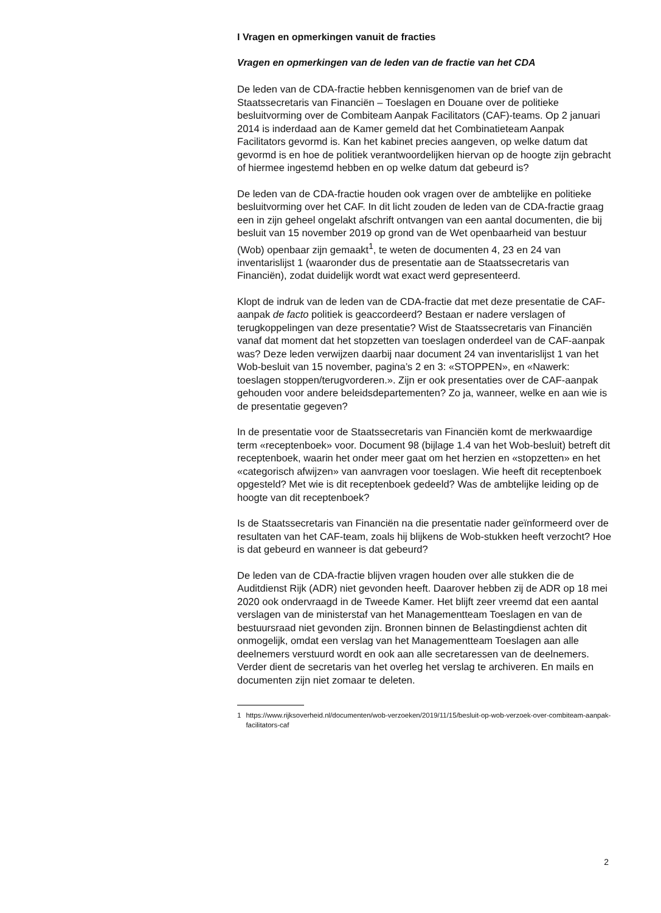I Vragen en opmerkingen vanuit de fracties
Vragen en opmerkingen van de leden van de fractie van het CDA
De leden van de CDA-fractie hebben kennisgenomen van de brief van de Staatssecretaris van Financiën – Toeslagen en Douane over de politieke besluitvorming over de Combiteam Aanpak Facilitators (CAF)-teams. Op 2 januari 2014 is inderdaad aan de Kamer gemeld dat het Combinatieteam Aanpak Facilitators gevormd is. Kan het kabinet precies aangeven, op welke datum dat gevormd is en hoe de politiek verantwoordelijken hiervan op de hoogte zijn gebracht of hiermee ingestemd hebben en op welke datum dat gebeurd is?
De leden van de CDA-fractie houden ook vragen over de ambtelijke en politieke besluitvorming over het CAF. In dit licht zouden de leden van de CDA-fractie graag een in zijn geheel ongelakt afschrift ontvangen van een aantal documenten, die bij besluit van 15 november 2019 op grond van de Wet openbaarheid van bestuur (Wob) openbaar zijn gemaakt<sup>1</sup>, te weten de documenten 4, 23 en 24 van inventarislijst 1 (waaronder dus de presentatie aan de Staatssecretaris van Financiën), zodat duidelijk wordt wat exact werd gepresenteerd.
Klopt de indruk van de leden van de CDA-fractie dat met deze presentatie de CAF-aanpak de facto politiek is geaccordeerd? Bestaan er nadere verslagen of terugkoppelingen van deze presentatie? Wist de Staatssecretaris van Financiën vanaf dat moment dat het stopzetten van toeslagen onderdeel van de CAF-aanpak was? Deze leden verwijzen daarbij naar document 24 van inventarislijst 1 van het Wob-besluit van 15 november, pagina’s 2 en 3: «STOPPEN», en «Nawerk: toeslagen stoppen/terugvorderen.». Zijn er ook presentaties over de CAF-aanpak gehouden voor andere beleidsdepartementen? Zo ja, wanneer, welke en aan wie is de presentatie gegeven?
In de presentatie voor de Staatssecretaris van Financiën komt de merkwaardige term «receptenboek» voor. Document 98 (bijlage 1.4 van het Wob-besluit) betreft dit receptenboek, waarin het onder meer gaat om het herzien en «stopzetten» en het «categorisch afwijzen» van aanvragen voor toeslagen. Wie heeft dit receptenboek opgesteld? Met wie is dit receptenboek gedeeld? Was de ambtelijke leiding op de hoogte van dit receptenboek?
Is de Staatssecretaris van Financiën na die presentatie nader geïnformeerd over de resultaten van het CAF-team, zoals hij blijkens de Wob-stukken heeft verzocht? Hoe is dat gebeurd en wanneer is dat gebeurd?
De leden van de CDA-fractie blijven vragen houden over alle stukken die de Auditdienst Rijk (ADR) niet gevonden heeft. Daarover hebben zij de ADR op 18 mei 2020 ook ondervraagd in de Tweede Kamer. Het blijft zeer vreemd dat een aantal verslagen van de ministerstaf van het Managementteam Toeslagen en van de bestuursraad niet gevonden zijn. Bronnen binnen de Belastingdienst achten dit onmogelijk, omdat een verslag van het Managementteam Toeslagen aan alle deelnemers verstuurd wordt en ook aan alle secretaressen van de deelnemers. Verder dient de secretaris van het overleg het verslag te archiveren. En mails en documenten zijn niet zomaar te deleten.
1 https://www.rijksoverheid.nl/documenten/wob-verzoeken/2019/11/15/besluit-op-wob-verzoek-over-combiteam-aanpak-facilitators-caf
2